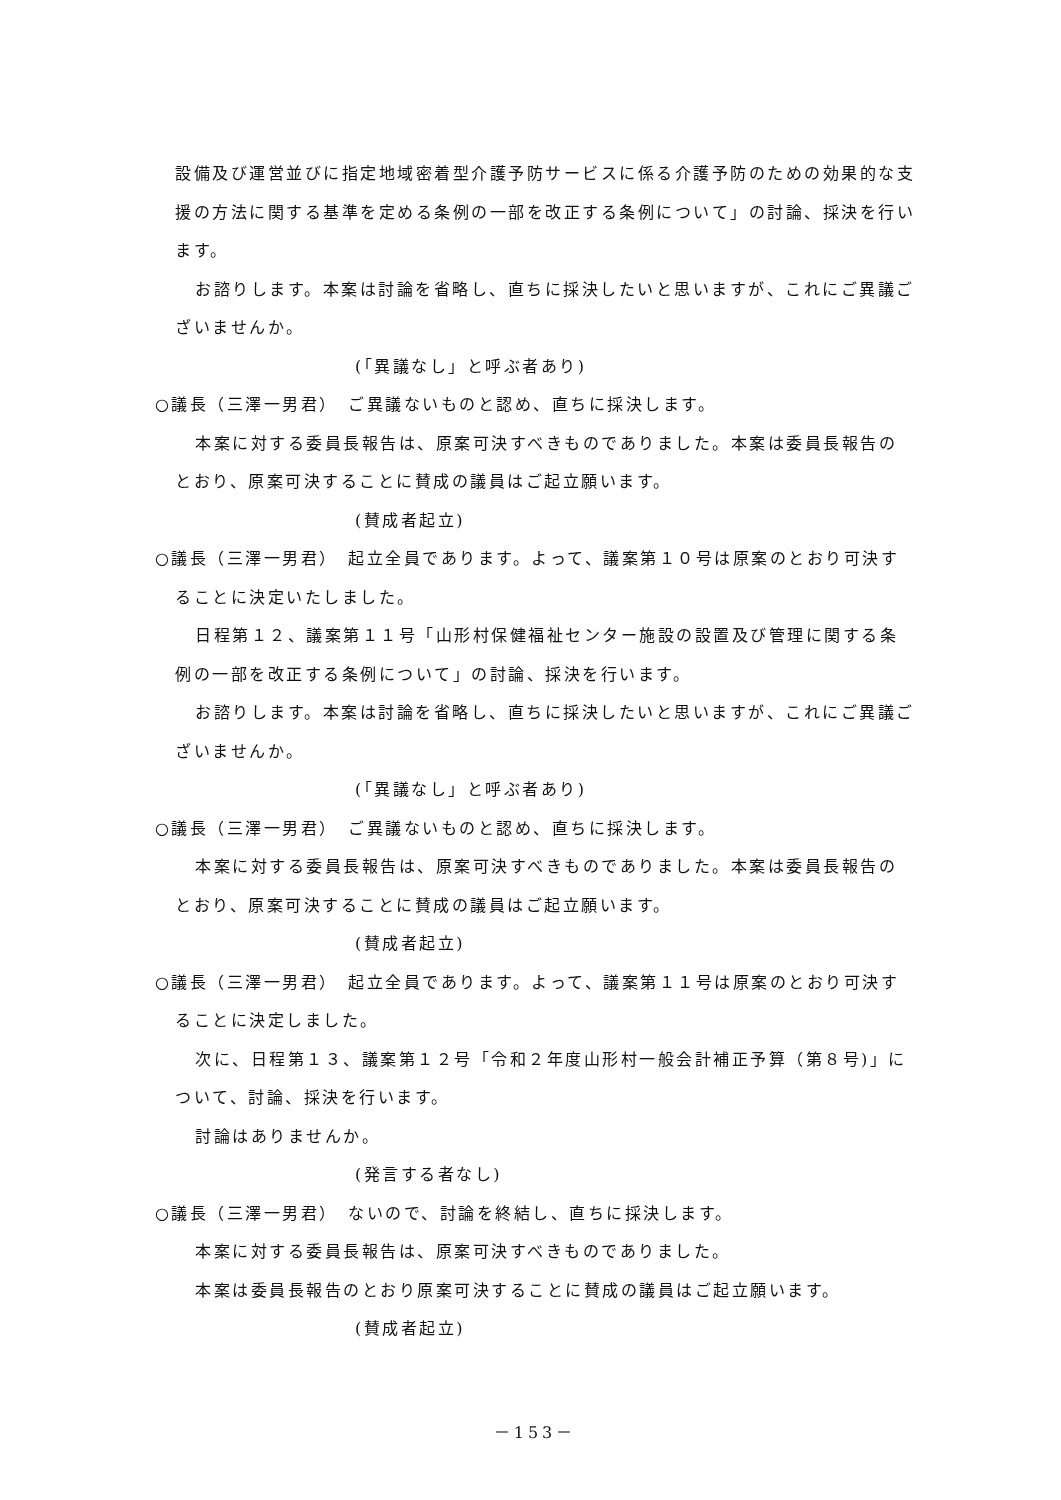設備及び運営並びに指定地域密着型介護予防サービスに係る介護予防のための効果的な支援の方法に関する基準を定める条例の一部を改正する条例について」の討論、採決を行います。
お諮りします。本案は討論を省略し、直ちに採決したいと思いますが、これにご異議ございませんか。
(「異議なし」と呼ぶ者あり)
○議長（三澤一男君）　ご異議ないものと認め、直ちに採決します。
本案に対する委員長報告は、原案可決すべきものでありました。本案は委員長報告のとおり、原案可決することに賛成の議員はご起立願います。
(賛成者起立)
○議長（三澤一男君）　起立全員であります。よって、議案第１０号は原案のとおり可決することに決定いたしました。
日程第１２、議案第１１号「山形村保健福祉センター施設の設置及び管理に関する条例の一部を改正する条例について」の討論、採決を行います。
お諮りします。本案は討論を省略し、直ちに採決したいと思いますが、これにご異議ございませんか。
(「異議なし」と呼ぶ者あり)
○議長（三澤一男君）　ご異議ないものと認め、直ちに採決します。
本案に対する委員長報告は、原案可決すべきものでありました。本案は委員長報告のとおり、原案可決することに賛成の議員はご起立願います。
(賛成者起立)
○議長（三澤一男君）　起立全員であります。よって、議案第１１号は原案のとおり可決することに決定しました。
次に、日程第１３、議案第１２号「令和２年度山形村一般会計補正予算（第８号)」について、討論、採決を行います。
討論はありませんか。
(発言する者なし)
○議長（三澤一男君）　ないので、討論を終結し、直ちに採決します。
本案に対する委員長報告は、原案可決すべきものでありました。
本案は委員長報告のとおり原案可決することに賛成の議員はご起立願います。
(賛成者起立)
－153－